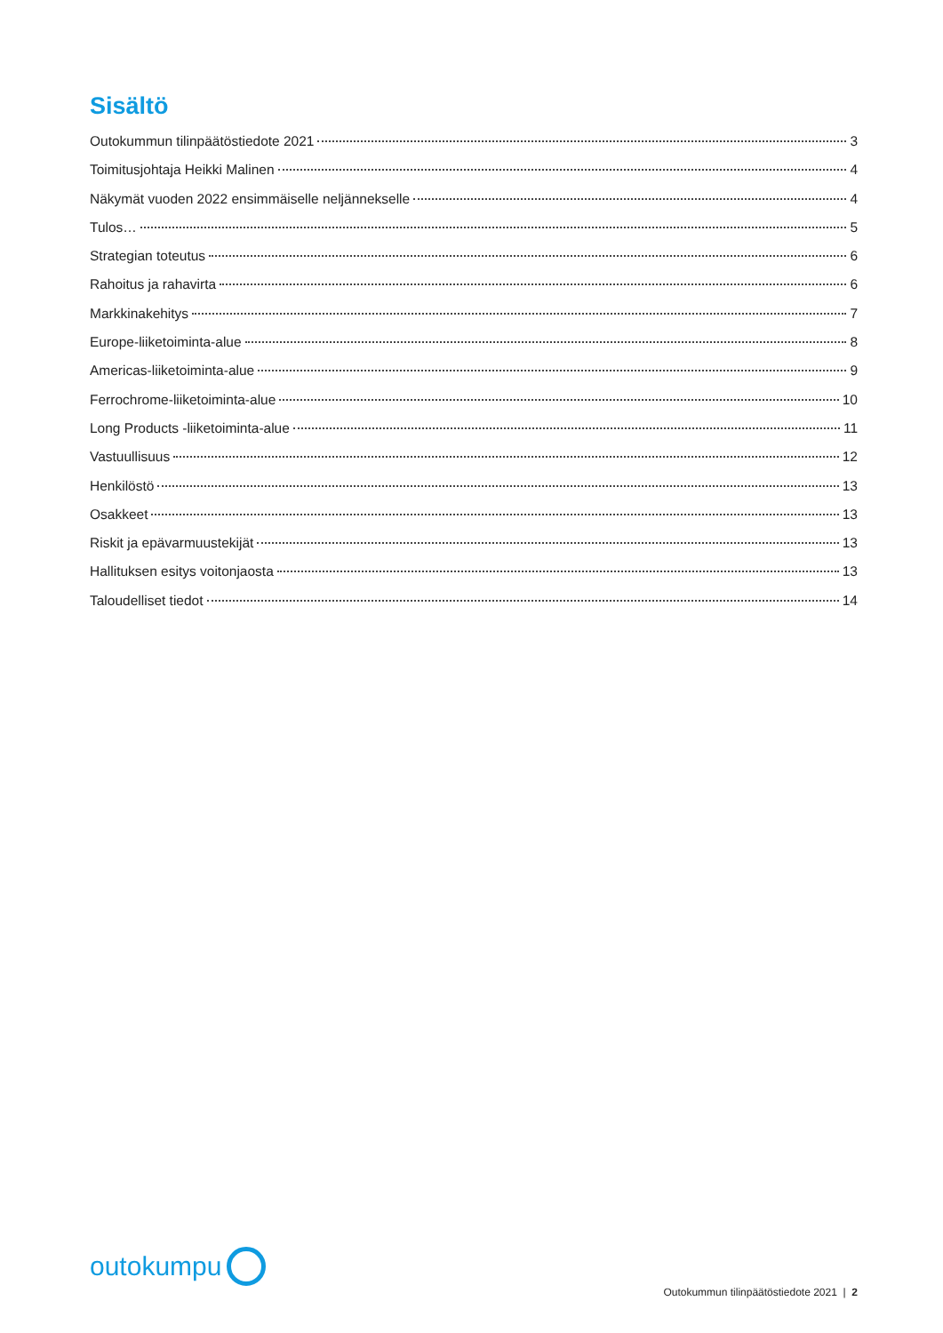Sisältö
Outokummun tilinpäätöstiedote 2021 3
Toimitusjohtaja Heikki Malinen 4
Näkymät vuoden 2022 ensimmäiselle neljännekselle 4
Tulos… 5
Strategian toteutus 6
Rahoitus ja rahavirta 6
Markkinakehitys 7
Europe-liiketoiminta-alue 8
Americas-liiketoiminta-alue 9
Ferrochrome-liiketoiminta-alue 10
Long Products -liiketoiminta-alue 11
Vastuullisuus 12
Henkilöstö 13
Osakkeet 13
Riskit ja epävarmuustekijät 13
Hallituksen esitys voitonjaosta 13
Taloudelliset tiedot 14
outokumpu
Outokummun tilinpäätöstiedote 2021 | 2